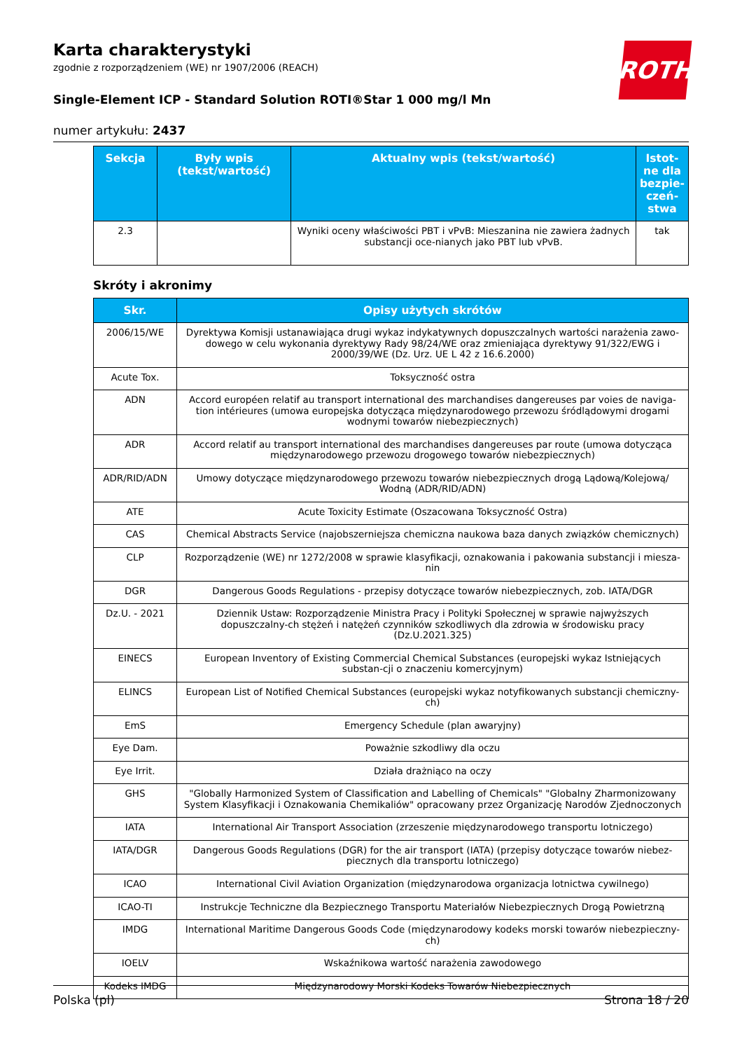ROTH
Karta charakterystyki
zgodnie z rozporządzeniem (WE) nr 1907/2006 (REACH)
Single-Element ICP - Standard Solution ROTI®Star 1 000 mg/l Mn
numer artykułu: 2437
| Sekcja | Były wpis (tekst/wartość) | Aktualny wpis (tekst/wartość) | Istot-ne dla bezpie-czeń-stwa |
| --- | --- | --- | --- |
| 2.3 | | Wyniki oceny właściwości PBT i vPvB: Mieszanina nie zawiera żadnych substancji oce-nianych jako PBT lub vPvB. | tak |
Skróty i akronimy
| Skr. | Opisy użytych skrótów |
| --- | --- |
| 2006/15/WE | Dyrektywa Komisji ustanawiająca drugi wykaz indykatywnych dopuszczalnych wartości narażenia zawo-dowego w celu wykonania dyrektywy Rady 98/24/WE oraz zmieniająca dyrektywy 91/322/EWG i 2000/39/WE (Dz. Urz. UE L 42 z 16.6.2000) |
| Acute Tox. | Toksyczność ostra |
| ADN | Accord européen relatif au transport international des marchandises dangereuses par voies de naviga-tion intérieures (umowa europejska dotycząca międzynarodowego przewozu śródlądowymi drogami wodnymi towarów niebezpiecznych) |
| ADR | Accord relatif au transport international des marchandises dangereuses par route (umowa dotycząca międzynarodowego przewozu drogowego towarów niebezpiecznych) |
| ADR/RID/ADN | Umowy dotyczące międzynarodowego przewozu towarów niebezpiecznych drogą Lądową/Kolejową/ Wodną (ADR/RID/ADN) |
| ATE | Acute Toxicity Estimate (Oszacowana Toksyczność Ostra) |
| CAS | Chemical Abstracts Service (najobszerniejsza chemiczna naukowa baza danych związków chemicznych) |
| CLP | Rozporządzenie (WE) nr 1272/2008 w sprawie klasyfikacji, oznakowania i pakowania substancji i miesza-nin |
| DGR | Dangerous Goods Regulations - przepisy dotyczące towarów niebezpiecznych, zob. IATA/DGR |
| Dz.U. - 2021 | Dziennik Ustaw: Rozporządzenie Ministra Pracy i Polityki Społecznej w sprawie najwyższych dopuszczalny-ch stężeń i natężeń czynników szkodliwych dla zdrowia w środowisku pracy (Dz.U.2021.325) |
| EINECS | European Inventory of Existing Commercial Chemical Substances (europejski wykaz Istniejących substan-cji o znaczeniu komercyjnym) |
| ELINCS | European List of Notified Chemical Substances (europejski wykaz notyfikowanych substancji chemiczny-ch) |
| EmS | Emergency Schedule (plan awaryjny) |
| Eye Dam. | Poważnie szkodliwy dla oczu |
| Eye Irrit. | Działa drażniąco na oczy |
| GHS | "Globally Harmonized System of Classification and Labelling of Chemicals" "Globalny Zharmonizowany System Klasyfikacji i Oznakowania Chemikaliów" opracowany przez Organizację Narodów Zjednoczonych |
| IATA | International Air Transport Association (zrzeszenie międzynarodowego transportu lotniczego) |
| IATA/DGR | Dangerous Goods Regulations (DGR) for the air transport (IATA) (przepisy dotyczące towarów niebez-piecznych dla transportu lotniczego) |
| ICAO | International Civil Aviation Organization (międzynarodowa organizacja lotnictwa cywilnego) |
| ICAO-TI | Instrukcje Techniczne dla Bezpiecznego Transportu Materiałów Niebezpiecznych Drogą Powietrzną |
| IMDG | International Maritime Dangerous Goods Code (międzynarodowy kodeks morski towarów niebezpieczny-ch) |
| IOELV | Wskaźnikowa wartość narażenia zawodowego |
| Kodeks IMDG | Międzynarodowy Morski Kodeks Towarów Niebezpiecznych |
Polska (pl) Strona 18 / 20